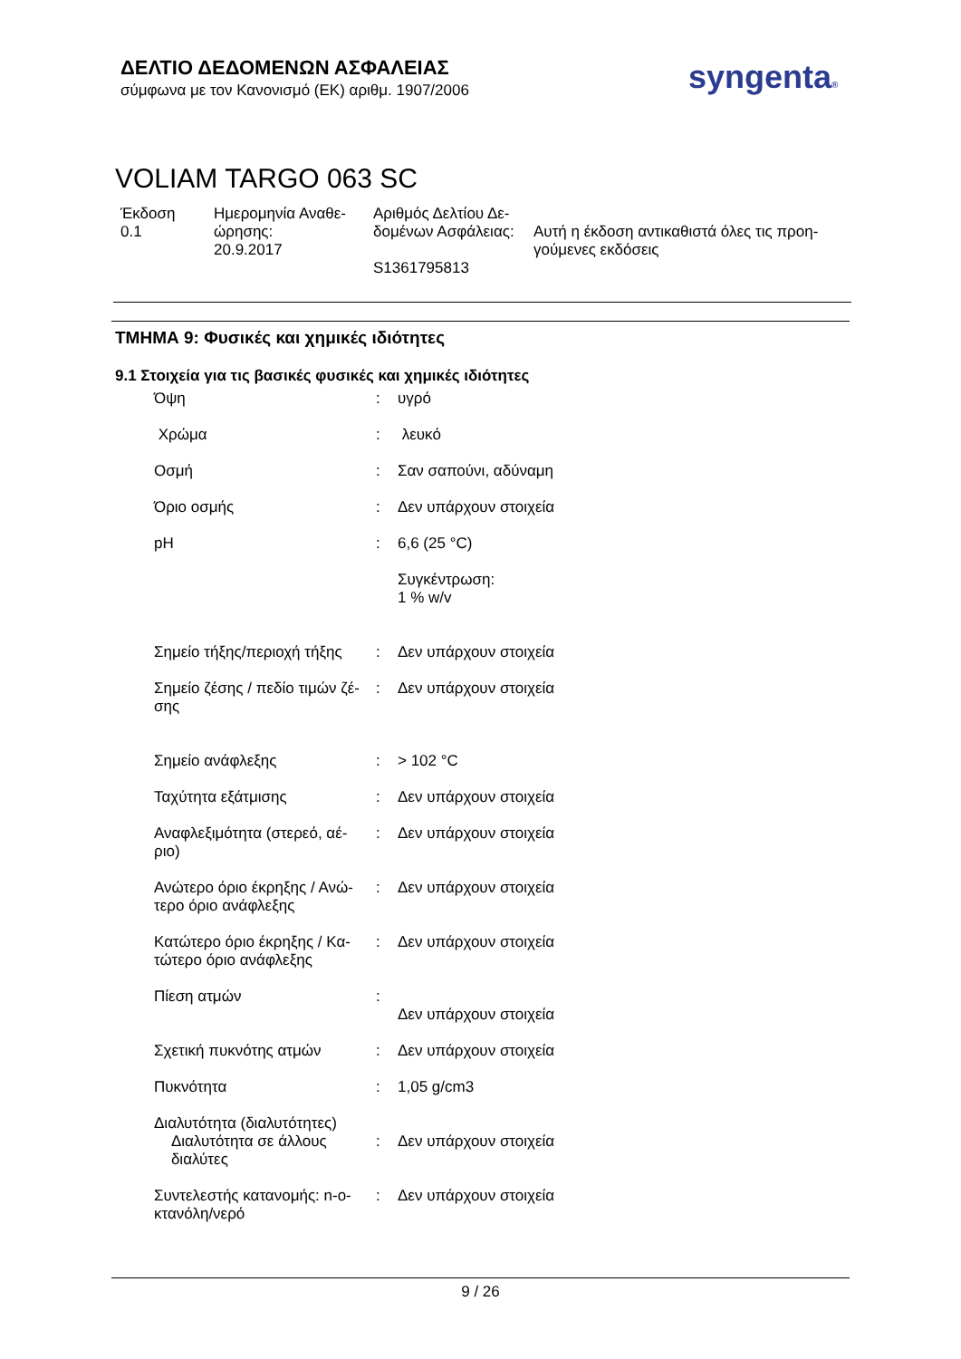ΔΕΛΤΙΟ ΔΕΔΟΜΕΝΩΝ ΑΣΦΑΛΕΙΑΣ
σύμφωνα με τον Κανονισμό (ΕΚ) αριθμ. 1907/2006
syngenta®
VOLIAM TARGO 063 SC
| Έκδοση 0.1 | Ημερομηνία Αναθε- ώρησης: 20.9.2017 | Αριθμός Δελτίου Δε- δομένων Ασφάλειας: S1361795813 | Αυτή η έκδοση αντικαθιστά όλες τις προη- γούμενες εκδόσεις |
ΤΜΗΜΑ 9: Φυσικές και χημικές ιδιότητες
9.1 Στοιχεία για τις βασικές φυσικές και χημικές ιδιότητες
| Όψη | : | υγρό |
| Χρώμα | : | λευκό |
| Οσμή | : | Σαν σαπούνι, αδύναμη |
| Όριο οσμής | : | Δεν υπάρχουν στοιχεία |
| pH | : | 6,6 (25 °C) Συγκέντρωση: 1 % w/v |
| Σημείο τήξης/περιοχή τήξης | : | Δεν υπάρχουν στοιχεία |
| Σημείο ζέσης / πεδίο τιμών ζέ- σης | : | Δεν υπάρχουν στοιχεία |
| Σημείο ανάφλεξης | : | > 102 °C |
| Ταχύτητα εξάτμισης | : | Δεν υπάρχουν στοιχεία |
| Αναφλεξιμότητα (στερεό, αέ- ριο) | : | Δεν υπάρχουν στοιχεία |
| Ανώτερο όριο έκρηξης / Ανώ- τερο όριο ανάφλεξης | : | Δεν υπάρχουν στοιχεία |
| Κατώτερο όριο έκρηξης / Κα- τώτερο όριο ανάφλεξης | : | Δεν υπάρχουν στοιχεία |
| Πίεση ατμών | : | Δεν υπάρχουν στοιχεία |
| Σχετική πυκνότης ατμών | : | Δεν υπάρχουν στοιχεία |
| Πυκνότητα | : | 1,05 g/cm3 |
| Διαλυτότητα (διαλυτότητες) Διαλυτότητα σε άλλους διαλύτες | : | Δεν υπάρχουν στοιχεία |
| Συντελεστής κατανομής: n-ο- κτανόλη/νερό | : | Δεν υπάρχουν στοιχεία |
9 / 26